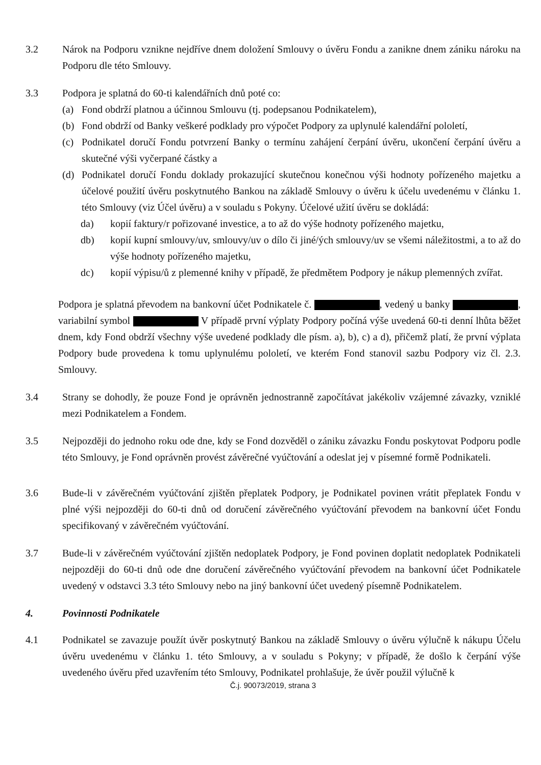3.2 Nárok na Podporu vznikne nejdříve dnem doložení Smlouvy o úvěru Fondu a zanikne dnem zániku nároku na Podporu dle této Smlouvy.
3.3 Podpora je splatná do 60-ti kalendářních dnů poté co:
(a) Fond obdrží platnou a účinnou Smlouvu (tj. podepsanou Podnikatelem),
(b) Fond obdrží od Banky veškeré podklady pro výpočet Podpory za uplynulé kalendářní pololetí,
(c) Podnikatel doručí Fondu potvrzení Banky o termínu zahájení čerpání úvěru, ukončení čerpání úvěru a skutečné výši vyčerpané částky a
(d) Podnikatel doručí Fondu doklady prokazující skutečnou konečnou výši hodnoty pořízeného majetku a účelové použití úvěru poskytnutého Bankou na základě Smlouvy o úvěru k účelu uvedenému v článku 1. této Smlouvy (viz Účel úvěru) a v souladu s Pokyny. Účelové užití úvěru se dokládá:
da) kopií faktury/r pořizované investice, a to až do výše hodnoty pořízeného majetku,
db) kopií kupní smlouvy/uv, smlouvy/uv o dílo či jiné/ých smlouvy/uv se všemi náležitostmi, a to až do výše hodnoty pořízeného majetku,
dc) kopií výpisu/ů z plemenné knihy v případě, že předmětem Podpory je nákup plemenných zvířat.
Podpora je splatná převodem na bankovní účet Podnikatele č. , vedený u banky , variabilní symbol V případě první výplaty Podpory počíná výše uvedená 60-ti denní lhůta běžet dnem, kdy Fond obdrží všechny výše uvedené podklady dle písm. a), b), c) a d), přičemž platí, že první výplata Podpory bude provedena k tomu uplynulému pololetí, ve kterém Fond stanovil sazbu Podpory viz čl. 2.3. Smlouvy.
3.4 Strany se dohodly, že pouze Fond je oprávněn jednostranně započítávat jakékoliv vzájemné závazky, vzniklé mezi Podnikatelem a Fondem.
3.5 Nejpozději do jednoho roku ode dne, kdy se Fond dozvěděl o zániku závazku Fondu poskytovat Podporu podle této Smlouvy, je Fond oprávněn provést závěrečné vyúčtování a odeslat jej v písemné formě Podnikateli.
3.6 Bude-li v závěrečném vyúčtování zjištěn přeplatek Podpory, je Podnikatel povinen vrátit přeplatek Fondu v plné výši nejpozději do 60-ti dnů od doručení závěrečného vyúčtování převodem na bankovní účet Fondu specifikovaný v závěrečném vyúčtování.
3.7 Bude-li v závěrečném vyúčtování zjištěn nedoplatek Podpory, je Fond povinen doplatit nedoplatek Podnikateli nejpozději do 60-ti dnů ode dne doručení závěrečného vyúčtování převodem na bankovní účet Podnikatele uvedený v odstavci 3.3 této Smlouvy nebo na jiný bankovní účet uvedený písemně Podnikatelem.
4. Povinnosti Podnikatele
4.1 Podnikatel se zavazuje použít úvěr poskytnutý Bankou na základě Smlouvy o úvěru výlučně k nákupu Účelu úvěru uvedenému v článku 1. této Smlouvy, a v souladu s Pokyny; v případě, že došlo k čerpání výše uvedeného úvěru před uzavřením této Smlouvy, Podnikatel prohlašuje, že úvěr použil výlučně k
Č.j. 90073/2019, strana 3